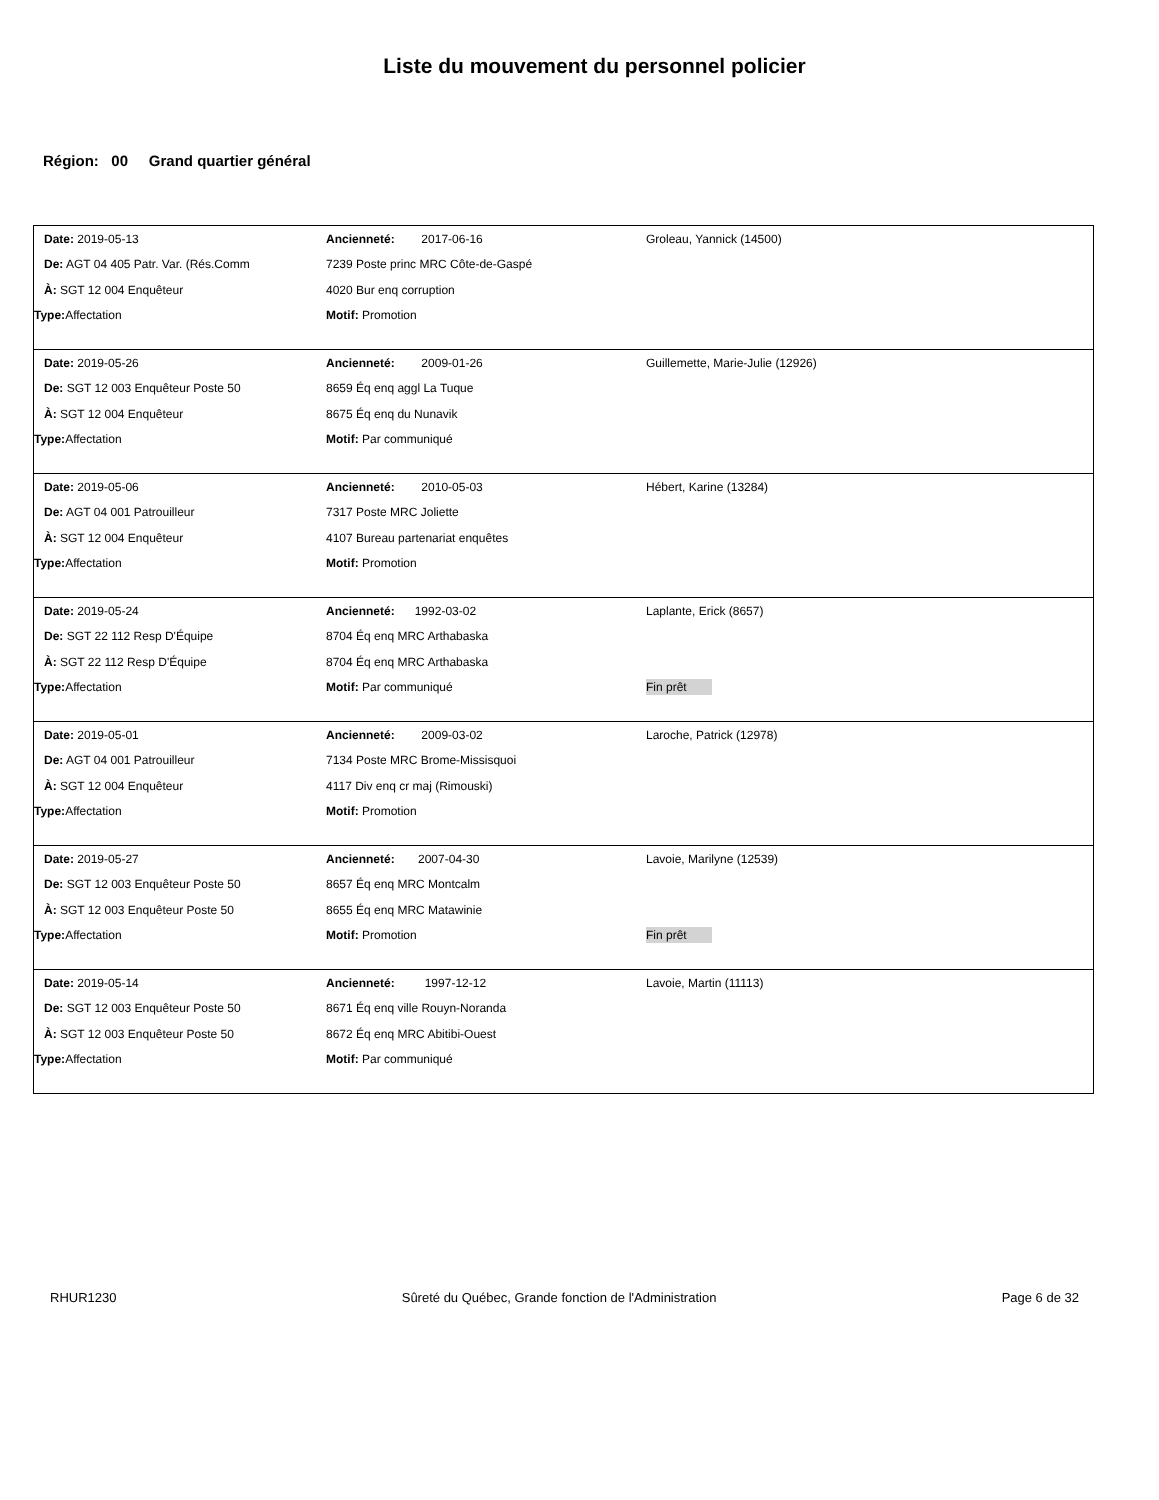Liste du mouvement du personnel policier
Région: 00 Grand quartier général
| Date: 2019-05-13 | Ancienneté: 2017-06-16 | Groleau, Yannick (14500) |
| De: AGT 04 405 Patr. Var. (Rés.Comm | 7239 Poste princ MRC Côte-de-Gaspé | |
| À: SGT 12 004 Enquêteur | 4020 Bur enq corruption | |
| Type: Affectation | Motif: Promotion | |
| Date: 2019-05-26 | Ancienneté: 2009-01-26 | Guillemette, Marie-Julie (12926) |
| De: SGT 12 003 Enquêteur Poste 50 | 8659 Éq enq aggl La Tuque | |
| À: SGT 12 004 Enquêteur | 8675 Éq enq du Nunavik | |
| Type: Affectation | Motif: Par communiqué | |
| Date: 2019-05-06 | Ancienneté: 2010-05-03 | Hébert, Karine (13284) |
| De: AGT 04 001 Patrouilleur | 7317 Poste MRC Joliette | |
| À: SGT 12 004 Enquêteur | 4107 Bureau partenariat enquêtes | |
| Type: Affectation | Motif: Promotion | |
| Date: 2019-05-24 | Ancienneté: 1992-03-02 | Laplante, Erick (8657) |
| De: SGT 22 112 Resp D'Équipe | 8704 Éq enq MRC Arthabaska | |
| À: SGT 22 112 Resp D'Équipe | 8704 Éq enq MRC Arthabaska | |
| Type: Affectation | Motif: Par communiqué | Fin prêt |
| Date: 2019-05-01 | Ancienneté: 2009-03-02 | Laroche, Patrick (12978) |
| De: AGT 04 001 Patrouilleur | 7134 Poste MRC Brome-Missisquoi | |
| À: SGT 12 004 Enquêteur | 4117 Div enq cr maj (Rimouski) | |
| Type: Affectation | Motif: Promotion | |
| Date: 2019-05-27 | Ancienneté: 2007-04-30 | Lavoie, Marilyne (12539) |
| De: SGT 12 003 Enquêteur Poste 50 | 8657 Éq enq MRC Montcalm | |
| À: SGT 12 003 Enquêteur Poste 50 | 8655 Éq enq MRC Matawinie | |
| Type: Affectation | Motif: Promotion | Fin prêt |
| Date: 2019-05-14 | Ancienneté: 1997-12-12 | Lavoie, Martin (11113) |
| De: SGT 12 003 Enquêteur Poste 50 | 8671 Éq enq ville Rouyn-Noranda | |
| À: SGT 12 003 Enquêteur Poste 50 | 8672 Éq enq MRC Abitibi-Ouest | |
| Type: Affectation | Motif: Par communiqué | |
RHUR1230 Sûreté du Québec, Grande fonction de l'Administration Page 6 de 32